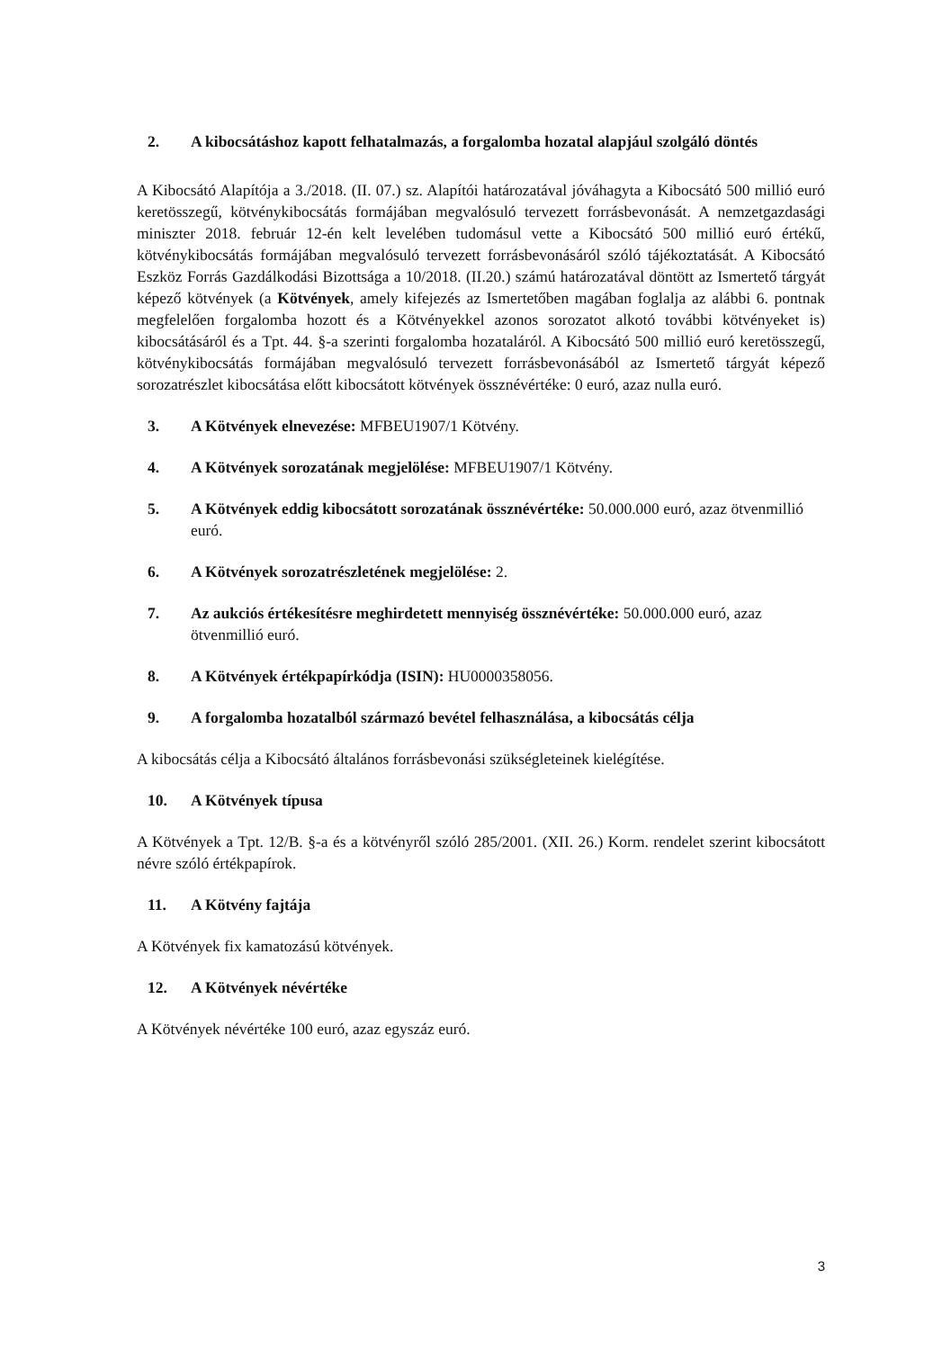2. A kibocsátáshoz kapott felhatalmazás, a forgalomba hozatal alapjául szolgáló döntés
A Kibocsátó Alapítója a 3./2018. (II. 07.) sz. Alapítói határozatával jóváhagyta a Kibocsátó 500 millió euró keretösszegű, kötvénykibocsátás formájában megvalósuló tervezett forrásbevonását. A nemzetgazdasági miniszter 2018. február 12-én kelt levelében tudomásul vette a Kibocsátó 500 millió euró értékű, kötvénykibocsátás formájában megvalósuló tervezett forrásbevonásáról szóló tájékoztatását. A Kibocsátó Eszköz Forrás Gazdálkodási Bizottsága a 10/2018. (II.20.) számú határozatával döntött az Ismertető tárgyát képező kötvények (a Kötvények, amely kifejezés az Ismertetőben magában foglalja az alábbi 6. pontnak megfelelően forgalomba hozott és a Kötvényekkel azonos sorozatot alkotó további kötvényeket is) kibocsátásáról és a Tpt. 44. §-a szerinti forgalomba hozataláról. A Kibocsátó 500 millió euró keretösszegű, kötvénykibocsátás formájában megvalósuló tervezett forrásbevonásából az Ismertető tárgyát képező sorozatrészlet kibocsátása előtt kibocsátott kötvények össznévértéke: 0 euró, azaz nulla euró.
3. A Kötvények elnevezése: MFBEU1907/1 Kötvény.
4. A Kötvények sorozatának megjelölése: MFBEU1907/1 Kötvény.
5. A Kötvények eddig kibocsátott sorozatának össznévértéke: 50.000.000 euró, azaz ötvenmillió euró.
6. A Kötvények sorozatrészletének megjelölése: 2.
7. Az aukciós értékesítésre meghirdetett mennyiség össznévértéke: 50.000.000 euró, azaz ötvenmillió euró.
8. A Kötvények értékpapírkódja (ISIN): HU0000358056.
9. A forgalomba hozatalból származó bevétel felhasználása, a kibocsátás célja
A kibocsátás célja a Kibocsátó általános forrásbevonási szükségleteinek kielégítése.
10. A Kötvények típusa
A Kötvények a Tpt. 12/B. §-a és a kötvényről szóló 285/2001. (XII. 26.) Korm. rendelet szerint kibocsátott névre szóló értékpapírok.
11. A Kötvény fajtája
A Kötvények fix kamatozású kötvények.
12. A Kötvények névértéke
A Kötvények névértéke 100 euró, azaz egyszáz euró.
3